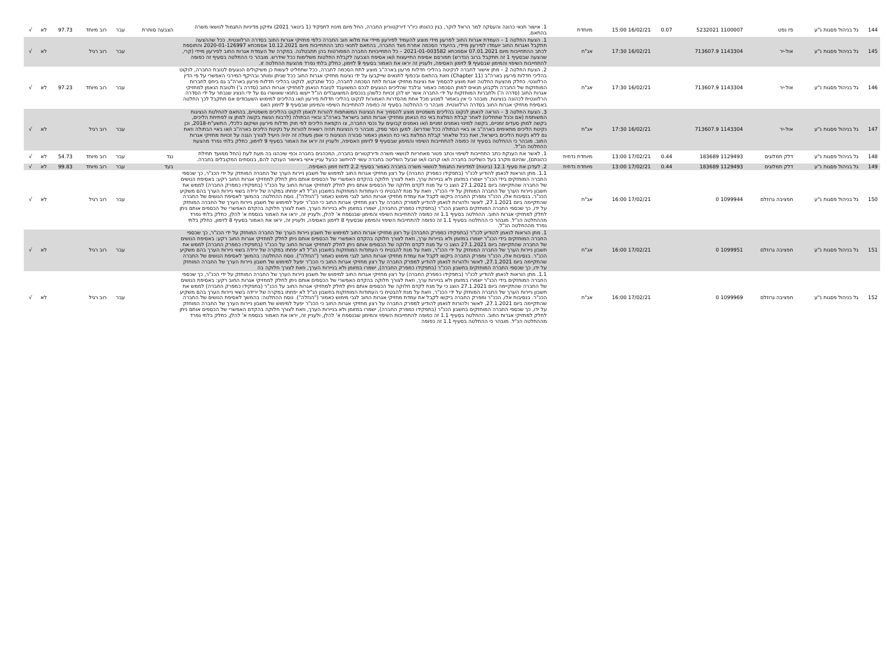| 144 | גל בניהול פסגות נ"ע | פז נפט | 1100007 5232021 | 0.07 | 16/02/21 15:00 | מיוחדת | 1. אישור תנאי כהונה והעסקה למר הראל לוקר, בגין כהונתו כיו"ר דירקטוריון החברה, החל מיום מינויו לתפקיד (1 בינואר 2021) ותיקון מדיניות התגמול לנושאי משרה בהתאם. | הצבעה סותרת | עבר | רוב מיוחד | 97.73 | לא | √ |
| 145 | גל בניהול פסגות נ"ע | אול-יר | 1143304 713607.9 | | 16/02/21 17:30 | אג"ח | 1. הצעת החלטה 1 – העמדת אגרות החוב לפרעון מידי מוצע להעמיד לפירעון מיידי את מלוא חוב החברה כלפי מחזיקי אגרות החוב בסדרה הרלוונטית. ככל שההצעה תתקבל ואגרות החוב יועמדו לפירעון מיידי, בהיעדר הסכמה אחרת מצד החברה, בהתאם לתנאי כתב ההתחייבות מיום 10.12.2021 אסמכתא 2020-01-126997 והתוספת לכתב ההתחייבות מיום 07.01.2021 אסמכתא 2021-01-003582 – כל התחייבויות החברה המפורטות בהן תתבטלנה. במקרה של העמדת אגרות החוב לפירעון מיידי (קרי, שהצעה שבסעיף 1 זה תתקבל ברוב הנדרש) תפורסם אסיפת התייעצות ו/או אסיפת הצבעה לקבלת החלטות משלימות ככל שידרש. מובהר כי ההחלטה בסעיף זה כפופה להתחייבות השיפוי והמימון שבסעיף 9 לזימון האסיפה, ולעניין זה יראו את האמור בסעיף 9 לזימון, כחלק בלתי נפרד מהצעת ההחלטה זו. | | עבר | רוב רגיל | | לא | √ |
| 146 | גל בניהול פסגות נ"ע | אול-יר | 1143304 713607.9 | | 16/02/21 17:30 | אג"ח | 2. הצעת החלטה 2 – מתן אישור לחברה לנקיטה בהליכי חדלות פרעון בארה"ב מוצע לתת הסכמה לחברה, ככל שתחליט לעשות כן משיקולים הנוגעים לטובת החברה, לנקוט בהליכי חדלות פרעון בארה"ב (Chapter 11) וזאת בהתאם ובכפוף לתנאים שייקבעו על ידי נציגות מחזיקי אגרות החוב ככל שניתן ומותר ובהיקף המירבי האפשרי על פי הדין הרלוונטי. כחלק מהצעת החלטה זאת מוצע להסמיך את נציגות מחזיקי אגרות לתת הסכמה לחברה, ככל שתבקש, לנקוט בהליכי חדלות פרעון בארה"ב גם ביחס לחברות המוחזקות של החברה ולקבוע תנאים למתן הסכמה כאמור ובלבד שהליכים הנוגעים לנכס המשועבד לטובת הנאמן למחזיקי אגרות החוב (סדרה ג') ולטובת הנאמן למחזיקי אגרות החוב (סדרה ה') ולחברות המוחזקות על ידי החברה אשר יש להן זכויות כלשהן בנכסים המשועבדים הנ"ל ייעשו בתנאי שאושרו גם על ידי הנציג שנבחר על ידי הסדרה הרלוונטית לכהונה בנציגות. מובהר כי אין באמור למנוע מכל אחת מהסדרות האמורות לנקוט בהליכי חדלות פירעון ו/או בהליכים למימוש השעבודים אם תתקבל לכך החלטה באסיפת מחזיקי אגרות החוב בסדרה הרלוונטית. מובהר כי ההחלטה בסעיף זה כפופה להתחייבות השיפוי והמימון שבסעיף 9 לזימון האס | | עבר | רוב מיוחד | 97.23 | לא | √ |
| 147 | גל בניהול פסגות נ"ע | אול-יר | 1143304 713607.9 | | 16/02/21 17:30 | אג"ח | 3. הצעת החלטה 3 – הוראה לנאמן לנקוט בהליכים משפטיים מוצע להסמיך את הנציגות המשותפות להורות לנאמן לנקוט בהליכים משפטיים, בהתאם להחלטת הנציגות המשותפת (אם וככל שתחליט) לאחר קבלת המלצת באי כח הנאמן ומחזיקי אגרות החוב בישראל בארה"ב ובאיי הבתולה (לרבות הגשת בקשה למתן צו לפתיחת הליכים, בקשה למתן סעדים זמניים, בקשה למינוי נאמנים זמניים ו/או נאמנים קבועים על נכסי החברה, צו הקפאת הליכים לפי חוק חדלות פירעון ושיקום כלכלי, התשע"ח-2018, וכן נקיטת הליכים מתאימים בארה"ב או באיי הבתולה ככל שנדרש). למען הסר ספק, מובהר כי הנציגות תהיה רשאית להורות על נקיטת הליכים בארה"ב ו/או באיי הבתולה וזאת גם ללא נקיטת הליכים בישראל, זאת ככל שלאחר קבלת המלצת באי כח הנאמן כאמור סבורה הנציגות כי אופן פעולה זה יהיה היעיל לצורך הגנה על זכויות מחזיקי אגרות החוב. מובהר כי ההחלטה בסעיף זה כפופה להתחייבות השיפוי והמימון שבסעיף 9 לזימון האסיפה, ולעניין זה יראו את האמור בסעיף 9 לזימון, כחלק בלתי נפרד מהצעת ההחלטה הנ"ל. | | עבר | רוב רגיל | | לא | √ |
| 148 | גל בניהול פסגות נ"ע | דלק תמלוגים | 1129493 183689 | 0.44 | 17/02/21 13:00 | מיוחדת נדחית | 1. לאשר את הענקת כתב התחייבות לשיפוי וכתב פטור מאחריות לנושאי משרה ודירקטורים בחברה, המכהנים בחברה וכפי שיכהנו בה מעת לעת (החל ממועד תחילת כהונתם), שהינם מקרב בעל השליטה בחברה ו/או קרובו ו/או שבעל השליטה בחברה עשוי להיחשב כבעל עניין אישי באישור הענקה להם, בנוסחים המקובלים בחברה. | נגד | עבר | רוב מיוחד | 54.73 | לא | √ |
| 149 | גל בניהול פסגות נ"ע | דלק תמלוגים | 1129493 183689 | 0.44 | 17/02/21 13:00 | מיוחדת נדחית | 2. לעדכן את סעיף 12.1 (ביטוח) למדיניות התגמול לנושאי משרה בחברה כאמור בסעיף 2.2 לדוח זימון האסיפה. | בעד | עבר | רוב מיוחד | 99.83 | לא | √ |
| 150 | גל בניהול פסגות נ"ע | חפציבה גרוזלם | 1099944 0 | | 17/02/21 16:00 | אג"ח | 1.1. מתן הוראות לנאמן להודיע לכנ"ר (בתפקידו כמפרק החברה) על רצון מחזיקי אגרות החוב למימוש של חשבון ניירות הערך של החברה המוחזק על ידי הכנ"ר, כך שכספי החברה המוחזקים בידי הכנ"ר ישמרו במזומן ולא בניירות ערך, וזאת לצורך חלוקה בהקדם האפשרי של הכספים אותם ניתן לחלק למחזיקי אגרות החוב רקע: באסיפת הנושים של החברה שהתקיימה ביום 27.1.2021 הוצג כי על מנת לקדם חלוקה של הכספים אותם ניתן לחלק למחזיקי אגרות החוב על הכנ"ר (בתפקידו כמפרק החברה) לממש את חשבון ניירות הערך של החברה המוחזק על ידי הכנ"ר, וזאת על מנת להבטיח כי העתודות המוחזקות בחשבון הנ"ל לא יפחתו במקרה של ירידה בשווי ניירות הערך בהם משקיע הכנ"ר. בנסיבות אלו, הכנ"ר ומפרק החברה ביקשו לקבל את עמדת מחזיקי אגרות החוב לגבי מימוש כאמור ("הנזלה"). נוסח ההחלטה: בהמשך לאסיפת הנושים של החברה שהתקיימה ביום 27.1.2021, לאשר ולהורות לנאמן להודיע למפרק החברה על רצון מחזיקי אגרות החוב כי הכנ"ר יפעל למימוש של חשבון ניירות הערך של החברה המוחזק על ידו, כך שכספי החברה המוחזקים בחשבון הכנ"ר (בתפקידו כמפרק החברה), ישמרו במזומן ולא בניירות הערך, וזאת לצורך חלוקה בהקדם האפשרי של הכספים אותם ניתן לחלק למחזיקי אגרות החוב. ההחלטה בסעיף 1.1 זה כפופה להתחייבות השיפוי והמימון שבנספח א' להלן, ולעניין זה, יראו את האמור בנספח א' להלן, כחלק בלתי נפרד מההחלטה הנ"ל. מובהר כי ההחלטה בסעיף 1.1 זה כפופה להתחייבות השיפוי והמימון שבסעיף 8 לזימון האסיפה, ולעניין זה, יראו את האמור בסעיף 8 לזימון, כחלק בלתי נפרד מההחלטה הנ"ל. | | עבר | רוב רגיל | | לא | √ |
| 151 | גל בניהול פסגות נ"ע | חפציבה גרוזלם | 1099951 0 | | 17/02/21 16:00 | אג"ח | 1. מתן הוראות לנאמן להודיע לכנ"ר (בתפקידו כמפרק החברה) על רצון מחזיקי אגרות החוב למימוש של חשבון ניירות הערך של החברה המוחזק על ידי הכנ"ר, כך שכספי החברה המוחזקים בידי הכנ"ר ישמרו במזומן ולא בניירות ערך, וזאת לצורך חלוקה בהקדם האפשרי של הכספים אותם ניתן לחלק למחזיקי אגרות החוב רקע: באסיפת הנושים של החברה שהתקיימה ביום 27.1.2021 הוצג כי על מנת לקדם חלוקה של הכספים אותם ניתן לחלק למחזיקי אגרות החוב על הכנ"ר (בתפקידו כמפרק החברה) לממש את חשבון ניירות הערך של החברה המוחזק על ידי הכנ"ר, וזאת על מנת להבטיח כי העתודות המוחזקות בחשבון הנ"ל לא יפחתו במקרה של ירידה בשווי ניירות הערך בהם משקיע הכנ"ר. בנסיבות אלו, הכנ"ר ומפרק החברה ביקשו לקבל את עמדת מחזיקי אגרות החוב לגבי מימוש כאמור ("הנזלה"). נוסח ההחלטה: בהמשך לאסיפת הנושים של החברה שהתקיימה ביום 27.1.2021, לאשר ולהורות לנאמן להודיע למפרק החברה על רצון מחזיקי אגרות החוב כי הכנ"ר יפעל למימוש של חשבון ניירות הערך של החברה המוחזק על ידו, כך שכספי החברה המוחזקים בחשבון הכנ"ר (בתפקידו כמפרק החברה), ישמרו במזומן ולא בניירות הערך, וזאת לצורך חלוקה בה | | עבר | רוב רגיל | | לא | √ |
| 152 | גל בניהול פסגות נ"ע | חפציבה גרוזלם | 1099969 0 | | 17/02/21 16:00 | אג"ח | 1.1. מתן הוראות לנאמן להודיע לכנ"ר (בתפקידו כמפרק החברה) על רצון מחזיקי אגרות החוב למימוש של חשבון ניירות הערך של החברה המוחזק על ידי הכנ"ר, כך שכספי החברה המוחזקים בידי הכנ"ר ישמרו במזומן ולא בניירות ערך, וזאת לצורך חלוקה בהקדם האפשרי של הכספים אותם ניתן לחלק למחזיקי אגרות החוב רקע: באסיפת הנושים של החברה שהתקיימה ביום 27.1.2021 הוצג כי על מנת לקדם חלוקה של הכספים אותם ניתן לחלק למחזיקי אגרות החוב על הכנ"ר (בתפקידו כמפרק החברה) לממש את חשבון ניירות הערך של החברה המוחזק על ידי הכנ"ר, וזאת על מנת להבטיח כי העתודות המוחזקות בחשבון הנ"ל לא יפחתו במקרה של ירידה בשווי ניירות הערך בהם משקיע הכנ"ר. בנסיבות אלו, הכנ"ר ומפרק החברה ביקשו לקבל את עמדת מחזיקי אגרות החוב לגבי מימוש כאמור ("הנזלה"). נוסח ההחלטה: בהמשך לאסיפת הנושים של החברה שהתקיימה ביום 27.1.2021, לאשר ולהורות לנאמן להודיע למפרק החברה על רצון מחזיקי אגרות החוב כי הכנ"ר יפעל למימוש של חשבון ניירות הערך של החברה המוחזק על ידו, כך שכספי החברה המוחזקים בחשבון הכנ"ר (בתפקידו כמפרק החברה), ישמרו במזומן ולא בניירות הערך, וזאת לצורך חלוקה בהקדם האפשרי של הכספים אותם ניתן לחלק למחזיקי אגרות החוב. ההחלטה בסעיף 1.1 זה כפופה להתחייבות השיפוי והמימון שבנספח א' להלן, ולעניין זה, יראו את האמור בנספח א' להלן, כחלק בלתי נפרד מההחלטה הנ"ל. מובהר כי ההחלטה בסעיף 1.1 זה כפופה | | עבר | רוב רגיל | | לא | √ |